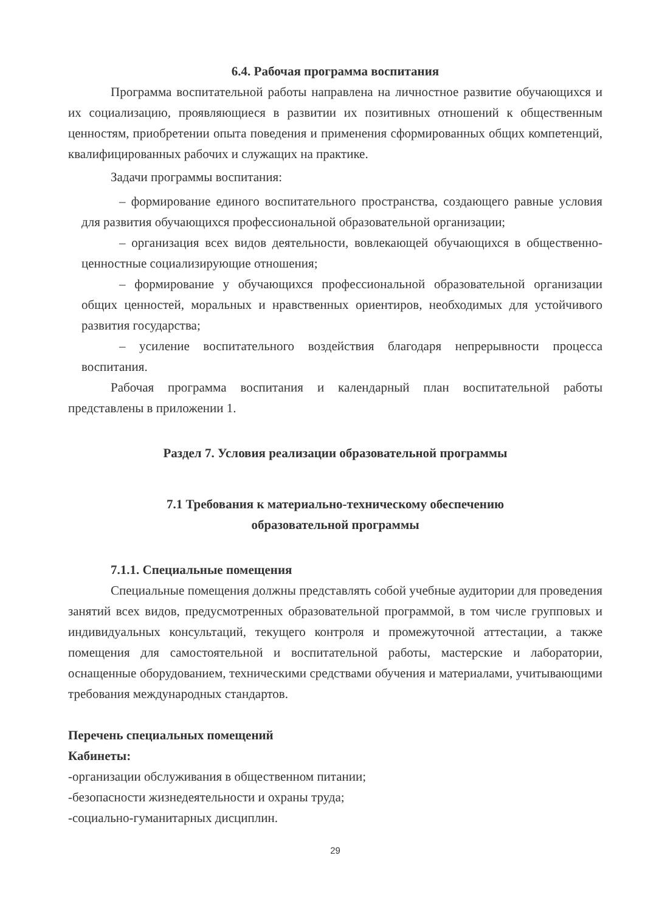6.4. Рабочая программа воспитания
Программа воспитательной работы направлена на личностное развитие обучающихся и их социализацию, проявляющиеся в развитии их позитивных отношений к общественным ценностям, приобретении опыта поведения и применения сформированных общих компетенций, квалифицированных рабочих и служащих на практике.
Задачи программы воспитания:
– формирование единого воспитательного пространства, создающего равные условия для развития обучающихся профессиональной образовательной организации;
– организация всех видов деятельности, вовлекающей обучающихся в общественно- ценностные социализирующие отношения;
– формирование у обучающихся профессиональной образовательной организации общих ценностей, моральных и нравственных ориентиров, необходимых для устойчивого развития государства;
– усиление воспитательного воздействия благодаря непрерывности процесса воспитания.
Рабочая программа воспитания и календарный план воспитательной работы представлены в приложении 1.
Раздел 7. Условия реализации образовательной программы
7.1 Требования к материально-техническому обеспечению
образовательной программы
7.1.1. Специальные помещения
Специальные помещения должны представлять собой учебные аудитории для проведения занятий всех видов, предусмотренных образовательной программой, в том числе групповых и индивидуальных консультаций, текущего контроля и промежуточной аттестации, а также помещения для самостоятельной и воспитательной работы, мастерские и лаборатории, оснащенные оборудованием, техническими средствами обучения и материалами, учитывающими требования международных стандартов.
Перечень специальных помещений
Кабинеты:
-организации обслуживания в общественном питании;
-безопасности жизнедеятельности и охраны труда;
-социально-гуманитарных дисциплин.
29